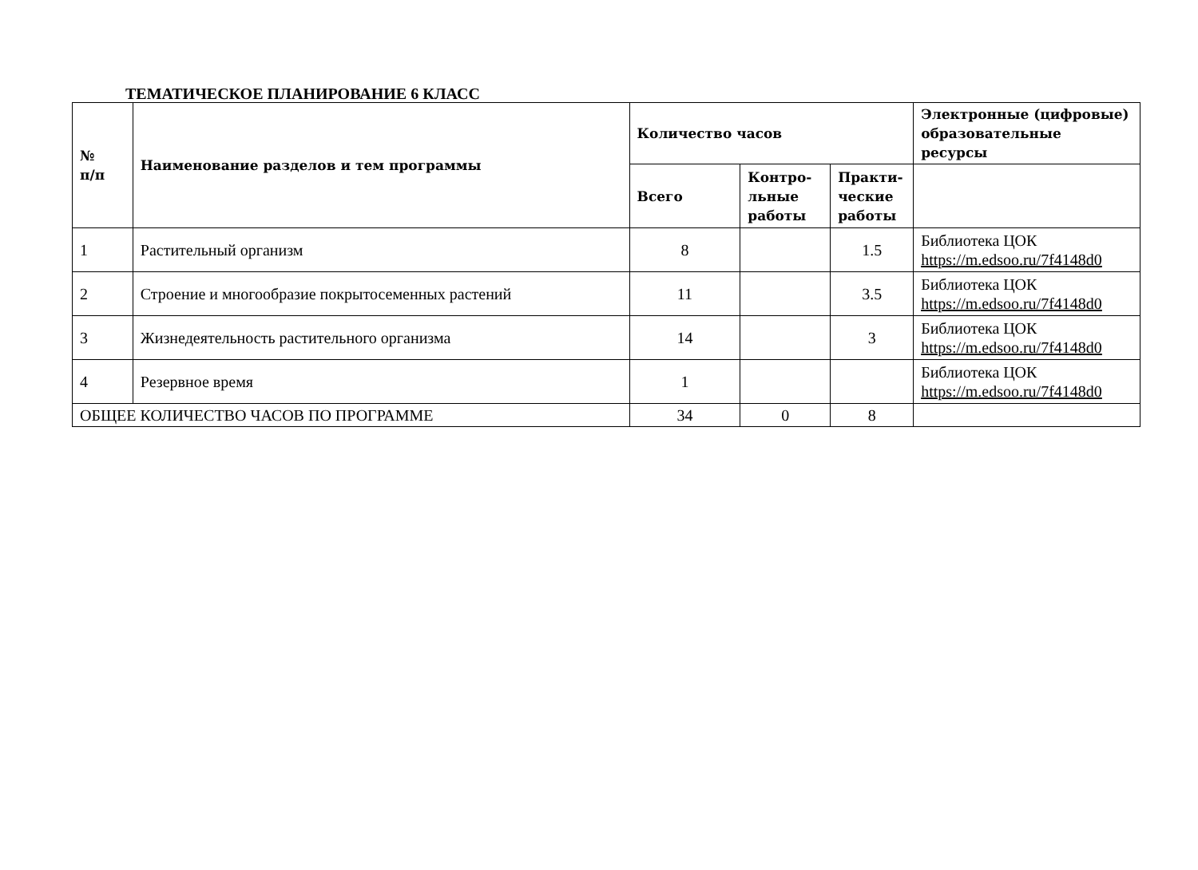ТЕМАТИЧЕСКОЕ ПЛАНИРОВАНИЕ 6 КЛАСС
| № п/п | Наименование разделов и тем программы | Количество часов | | | Электронные (цифровые) образовательные ресурсы |
| --- | --- | --- | --- | --- | --- |
| | | Всего | Контро- льные работы | Практи- ческие работы | |
| 1 | Растительный организм | 8 | | 1.5 | Библиотека ЦОК https://m.edsoo.ru/7f4148d0 |
| 2 | Строение и многообразие покрытосеменных растений | 11 | | 3.5 | Библиотека ЦОК https://m.edsoo.ru/7f4148d0 |
| 3 | Жизнедеятельность растительного организма | 14 | | 3 | Библиотека ЦОК https://m.edsoo.ru/7f4148d0 |
| 4 | Резервное время | 1 | | | Библиотека ЦОК https://m.edsoo.ru/7f4148d0 |
| ОБЩЕЕ КОЛИЧЕСТВО ЧАСОВ ПО ПРОГРАММЕ | | 34 | 0 | 8 | |